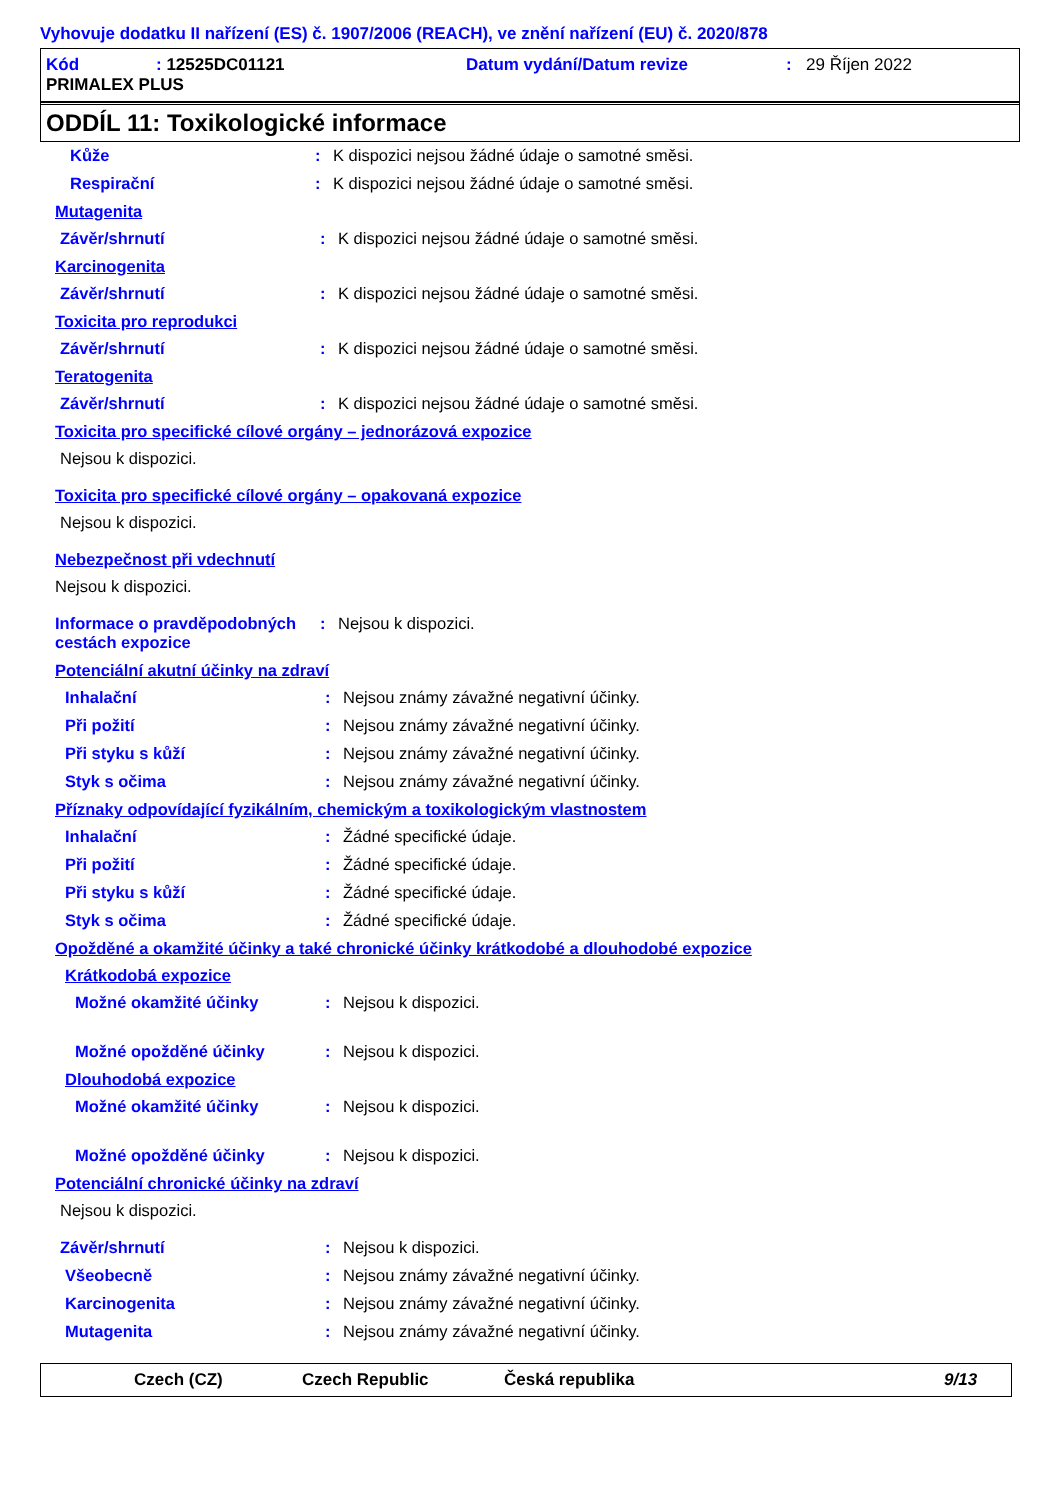Vyhovuje dodatku II nařízení (ES) č. 1907/2006 (REACH), ve znění nařízení (EU) č. 2020/878
Kód: 12525DC01121 Datum vydání/Datum revize: 29 Říjen 2022 PRIMALEX PLUS
ODDÍL 11: Toxikologické informace
Kůže: K dispozici nejsou žádné údaje o samotné směsi.
Respirační: K dispozici nejsou žádné údaje o samotné směsi.
Mutagenita
Závěr/shrnutí: K dispozici nejsou žádné údaje o samotné směsi.
Karcinogenita
Závěr/shrnutí: K dispozici nejsou žádné údaje o samotné směsi.
Toxicita pro reprodukci
Závěr/shrnutí: K dispozici nejsou žádné údaje o samotné směsi.
Teratogenita
Závěr/shrnutí: K dispozici nejsou žádné údaje o samotné směsi.
Toxicita pro specifické cílové orgány – jednorázová expozice
Nejsou k dispozici.
Toxicita pro specifické cílové orgány – opakovaná expozice
Nejsou k dispozici.
Nebezpečnost při vdechnutí
Nejsou k dispozici.
Informace o pravděpodobných cestách expozice: Nejsou k dispozici.
Potenciální akutní účinky na zdraví
Inhalační: Nejsou známy závažné negativní účinky.
Při požití: Nejsou známy závažné negativní účinky.
Při styku s kůží: Nejsou známy závažné negativní účinky.
Styk s očima: Nejsou známy závažné negativní účinky.
Příznaky odpovídající fyzikálním, chemickým a toxikologickým vlastnostem
Inhalační: Žádné specifické údaje.
Při požití: Žádné specifické údaje.
Při styku s kůží: Žádné specifické údaje.
Styk s očima: Žádné specifické údaje.
Opožděné a okamžité účinky a také chronické účinky krátkodobé a dlouhodobé expozice
Krátkodobá expozice
Možné okamžité účinky: Nejsou k dispozici.
Možné opožděné účinky: Nejsou k dispozici.
Dlouhodobá expozice
Možné okamžité účinky: Nejsou k dispozici.
Možné opožděné účinky: Nejsou k dispozici.
Potenciální chronické účinky na zdraví
Nejsou k dispozici.
Závěr/shrnutí: Nejsou k dispozici.
Všeobecně: Nejsou známy závažné negativní účinky.
Karcinogenita: Nejsou známy závažné negativní účinky.
Mutagenita: Nejsou známy závažné negativní účinky.
Czech (CZ) Czech Republic Česká republika 9/13